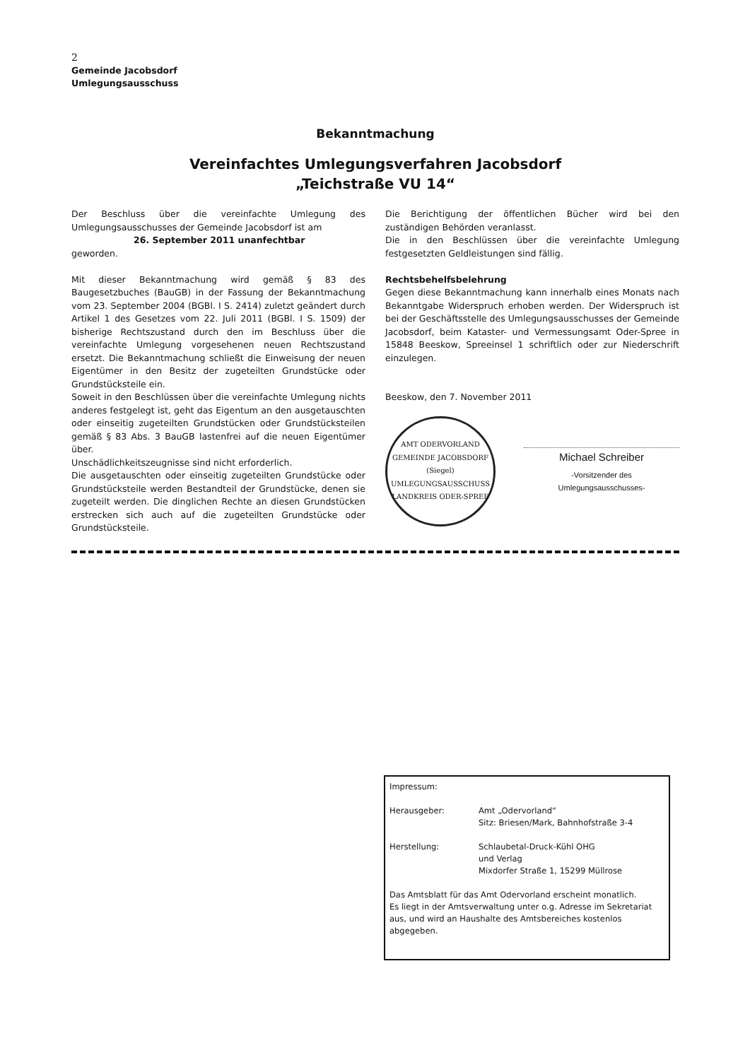2
Gemeinde Jacobsdorf
Umlegungsausschuss
Bekanntmachung
Vereinfachtes Umlegungsverfahren Jacobsdorf
„Teichstraße VU 14“
Der Beschluss über die vereinfachte Umlegung des Umlegungsausschusses der Gemeinde Jacobsdorf ist am
26. September 2011 unanfechtbar
geworden.
Mit dieser Bekanntmachung wird gemäß § 83 des Baugesetzbuches (BauGB) in der Fassung der Bekanntmachung vom 23. September 2004 (BGBl. I S. 2414) zuletzt geändert durch Artikel 1 des Gesetzes vom 22. Juli 2011 (BGBl. I S. 1509) der bisherige Rechtszustand durch den im Beschluss über die vereinfachte Umlegung vorgesehenen neuen Rechtszustand ersetzt. Die Bekanntmachung schließt die Einweisung der neuen Eigentümer in den Besitz der zugeteilten Grundstücke oder Grundstücksteile ein.
Soweit in den Beschlüssen über die vereinfachte Umlegung nichts anderes festgelegt ist, geht das Eigentum an den ausgetauschten oder einseitig zugeteilten Grundstücken oder Grundstücksteilen gemäß § 83 Abs. 3 BauGB lastenfrei auf die neuen Eigentümer über.
Unschädlichkeitszeugnisse sind nicht erforderlich.
Die ausgetauschten oder einseitig zugeteilten Grundstücke oder Grundstücksteile werden Bestandteil der Grundstücke, denen sie zugeteilt werden. Die dinglichen Rechte an diesen Grundstücken erstrecken sich auch auf die zugeteilten Grundstücke oder Grundstücksteile.
Die Berichtigung der öffentlichen Bücher wird bei den zuständigen Behörden veranlasst.
Die in den Beschlüssen über die vereinfachte Umlegung festgesetzten Geldleistungen sind fällig.
Rechtsbehelfsbelehrung
Gegen diese Bekanntmachung kann innerhalb eines Monats nach Bekanntgabe Widerspruch erhoben werden. Der Widerspruch ist bei der Geschäftsstelle des Umlegungsausschusses der Gemeinde Jacobsdorf, beim Kataster- und Vermessungsamt Oder-Spree in 15848 Beeskow, Spreeinsel 1 schriftlich oder zur Niederschrift einzulegen.
Beeskow, den 7. November 2011
AMT ODERVORLAND
GEMEINDE JACOBSDORF
(Siegel)
UMLEGUNGSAUSSCHUSS
LANDKREIS ODER-SPREE
Michael Schreiber
-Vorsitzender des
Umlegungsausschusses-
Impressum:
Herausgeber: Amt „Odervorland“
Sitz: Briesen/Mark, Bahnhofstraße 3-4
Herstellung: Schlaubetal-Druck-Kühl OHG
und Verlag
Mixdorfer Straße 1, 15299 Müllrose
Das Amtsblatt für das Amt Odervorland erscheint monatlich.
Es liegt in der Amtsverwaltung unter o.g. Adresse im Sekretariat aus, und wird an Haushalte des Amtsbereiches kostenlos abgegeben.